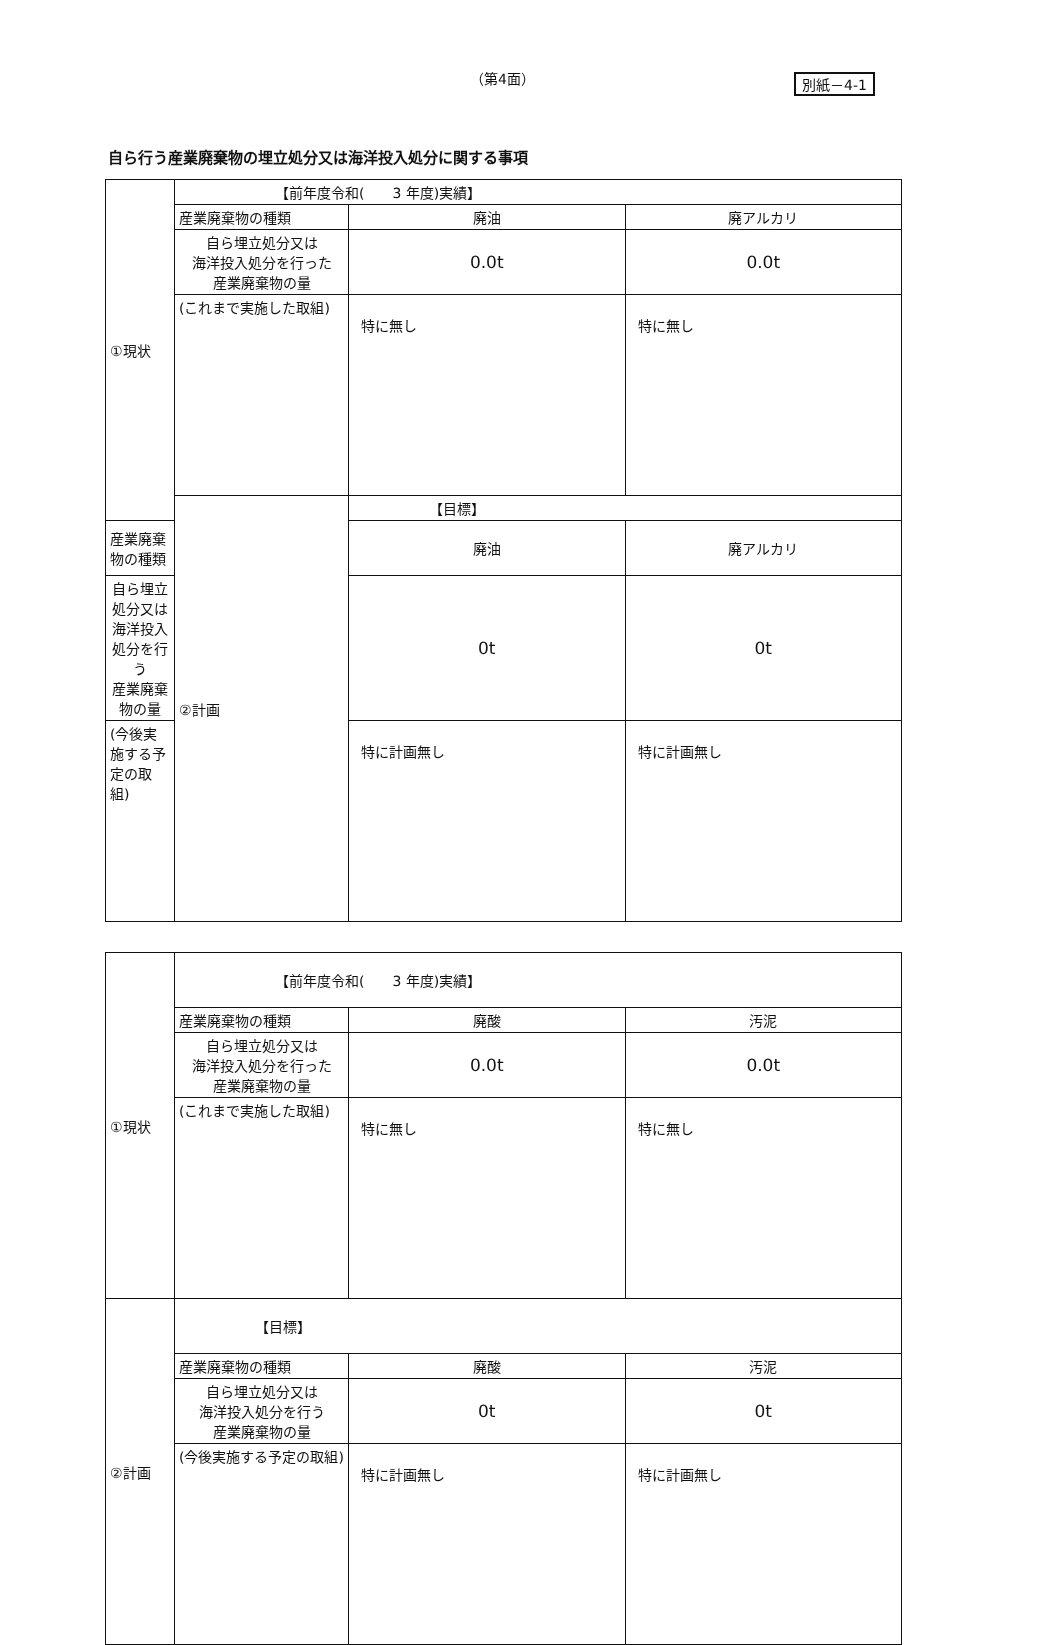（第4面） 別紙－4-1
自ら行う産業廃棄物の埋立処分又は海洋投入処分に関する事項
| ①現状 | 【前年度令和( 3 年度)実績】 | | |
| | 産業廃棄物の種類 | 廃油 | 廃アルカリ |
| | 自ら埋立処分又は 海洋投入処分を行った 産業廃棄物の量 | 0.0t | 0.0t |
| | (これまで実施した取組) | 特に無し | 特に無し |
| | ②計画 | 【目標】 | |
| 産業廃棄物の種類 | | 廃油 | 廃アルカリ |
| 自ら埋立処分又は 海洋投入処分を行う 産業廃棄物の量 | | 0t | 0t |
| (今後実施する予定の取組) | | 特に計画無し | 特に計画無し |
| ①現状 | 【前年度令和( 3 年度)実績】 | | |
| | 産業廃棄物の種類 | 廃酸 | 汚泥 |
| | 自ら埋立処分又は 海洋投入処分を行った 産業廃棄物の量 | 0.0t | 0.0t |
| | (これまで実施した取組) | 特に無し | 特に無し |
| ②計画 | 【目標】 | | |
| | 産業廃棄物の種類 | 廃酸 | 汚泥 |
| | 自ら埋立処分又は 海洋投入処分を行う 産業廃棄物の量 | 0t | 0t |
| | (今後実施する予定の取組) | 特に計画無し | 特に計画無し |